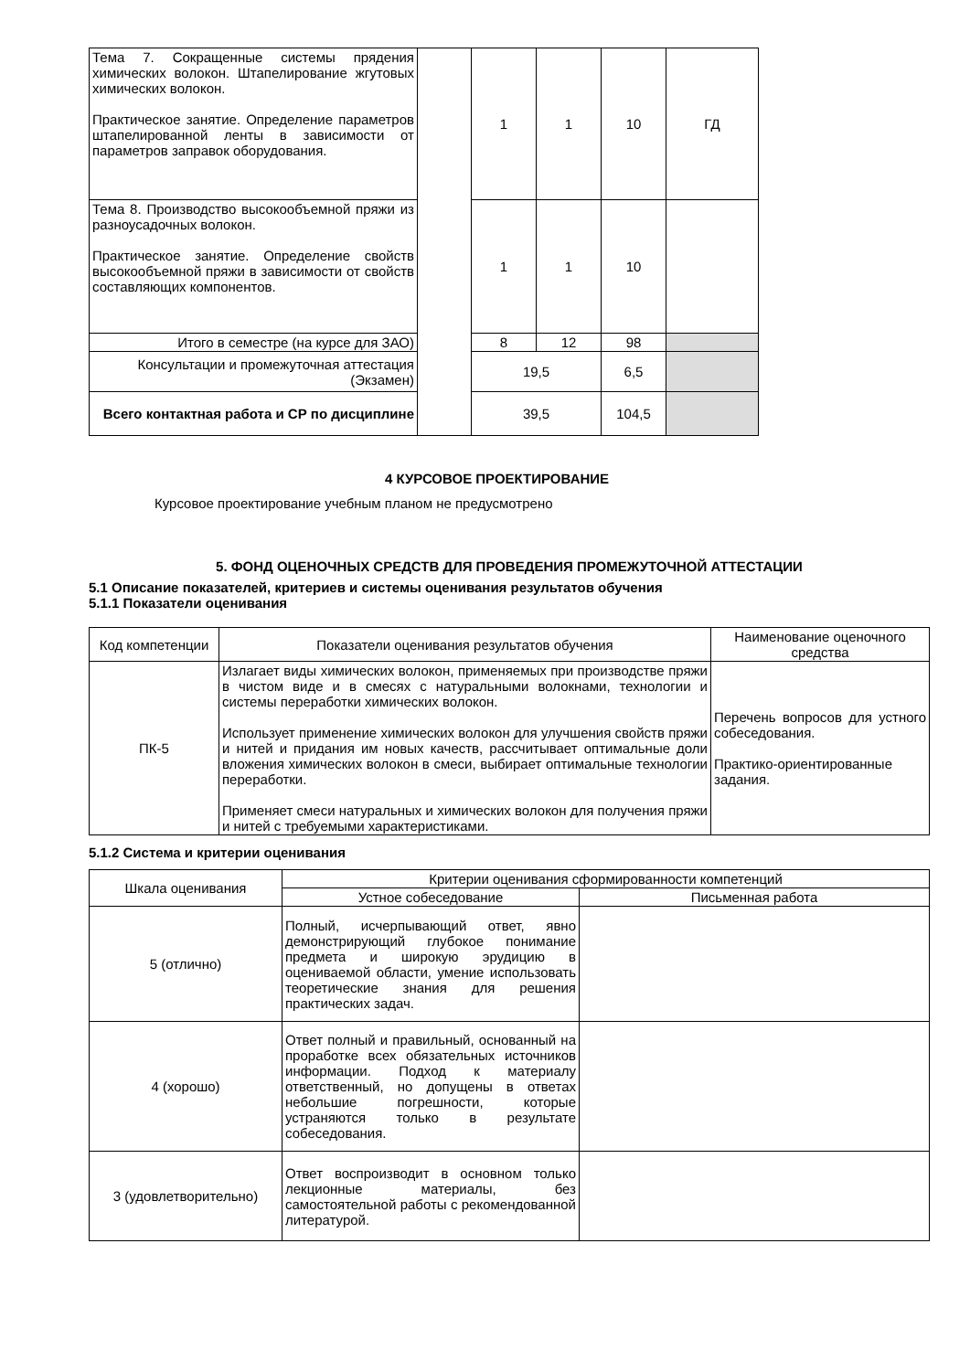| Тема 7. Сокращенные системы прядения химических волокон. Штапелирование жгутовых химических волокон. Практическое занятие. Определение параметров штапелированной ленты в зависимости от параметров заправок оборудования. | | 1 | 1 | 10 | ГД |
| Тема 8. Производство высокообъемной пряжи из разноусадочных волокон. Практическое занятие. Определение свойств высокообъемной пряжи в зависимости от свойств составляющих компонентов. | | 1 | 1 | 10 | |
| Итого в семестре (на курсе для ЗАО) | | 8 | 12 | 98 | |
| Консультации и промежуточная аттестация (Экзамен) | | 19,5 | | 6,5 | |
| Всего контактная работа и СР по дисциплине | | 39,5 | | 104,5 | |
4 КУРСОВОЕ ПРОЕКТИРОВАНИЕ
Курсовое проектирование учебным планом не предусмотрено
5. ФОНД ОЦЕНОЧНЫХ СРЕДСТВ ДЛЯ ПРОВЕДЕНИЯ ПРОМЕЖУТОЧНОЙ АТТЕСТАЦИИ
5.1 Описание показателей, критериев и системы оценивания результатов обучения
5.1.1 Показатели оценивания
| Код компетенции | Показатели оценивания результатов обучения | Наименование оценочного средства |
| ПК-5 | Излагает виды химических волокон, применяемых при производстве пряжи в чистом виде и в смесях с натуральными волокнами, технологии и системы переработки химических волокон. Использует применение химических волокон для улучшения свойств пряжи и нитей и придания им новых качеств, рассчитывает оптимальные доли вложения химических волокон в смеси, выбирает оптимальные технологии переработки. Применяет смеси натуральных и химических волокон для получения пряжи и нитей с требуемыми характеристиками. | Перечень вопросов для устного собеседования. Практико-ориентированные задания. |
5.1.2 Система и критерии оценивания
| Шкала оценивания | Критерии оценивания сформированности компетенций | |
| | Устное собеседование | Письменная работа |
| 5 (отлично) | Полный, исчерпывающий ответ, явно демонстрирующий глубокое понимание предмета и широкую эрудицию в оцениваемой области, умение использовать теоретические знания для решения практических задач. | |
| 4 (хорошо) | Ответ полный и правильный, основанный на проработке всех обязательных источников информации. Подход к материалу ответственный, но допущены в ответах небольшие погрешности, которые устраняются только в результате собеседования. | |
| 3 (удовлетворительно) | Ответ воспроизводит в основном только лекционные материалы, без самостоятельной работы с рекомендованной литературой. | |